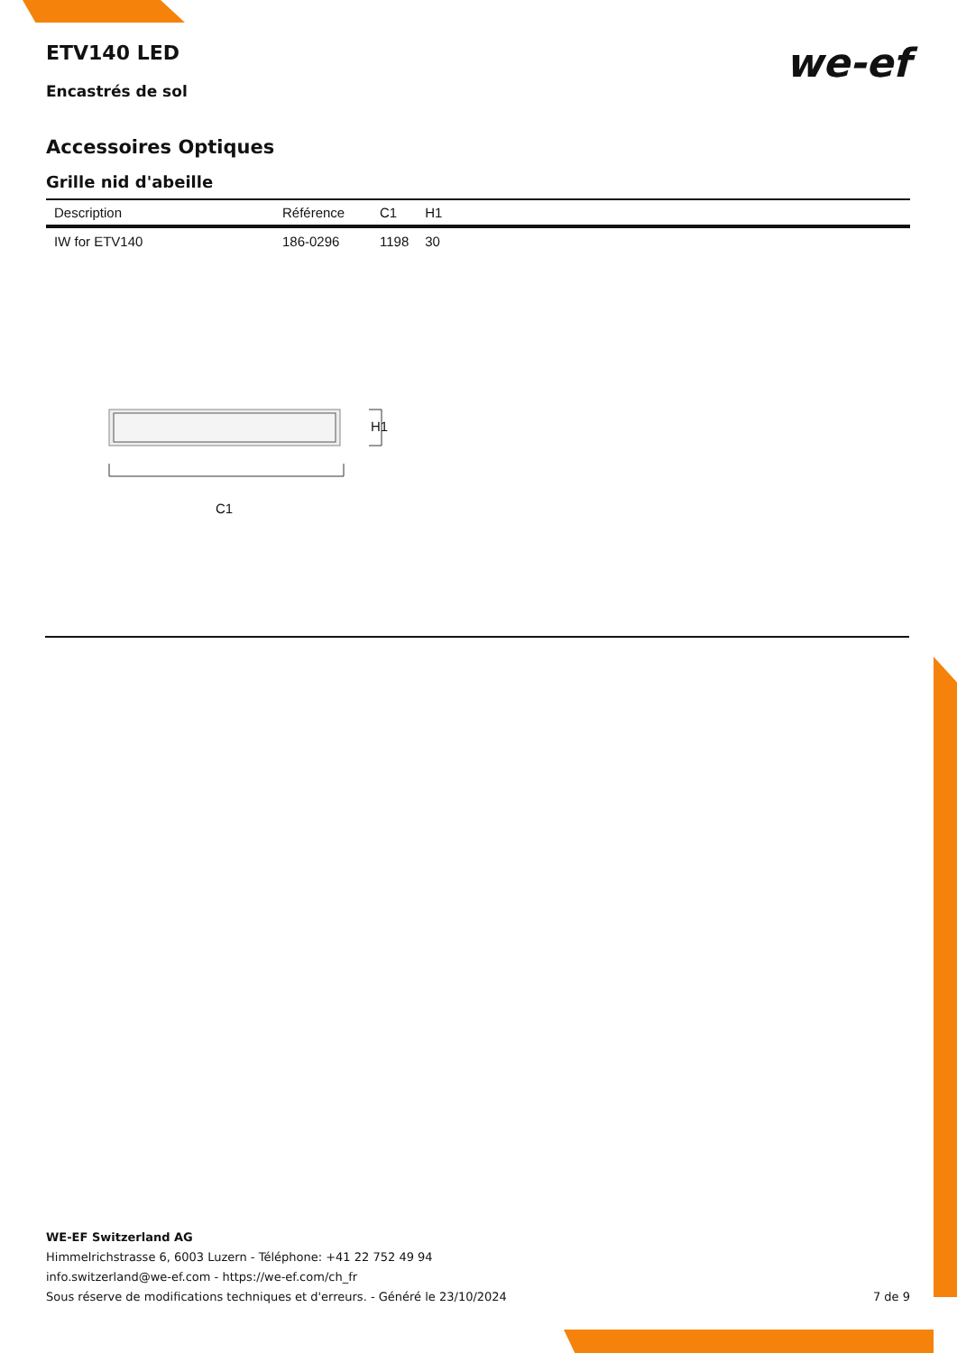we-ef
ETV140 LED
Encastrés de sol
Accessoires Optiques
Grille nid d'abeille
| Description | Référence | C1 | H1 |
| --- | --- | --- | --- |
| IW for ETV140 | 186-0296 | 1198 | 30 |
H1
C1
WE-EF Switzerland AG
Himmelrichstrasse 6, 6003 Luzern - Téléphone: +41 22 752 49 94
info.switzerland@we-ef.com - https://we-ef.com/ch_fr
Sous réserve de modifications techniques et d'erreurs. - Généré le 23/10/2024
7 de 9